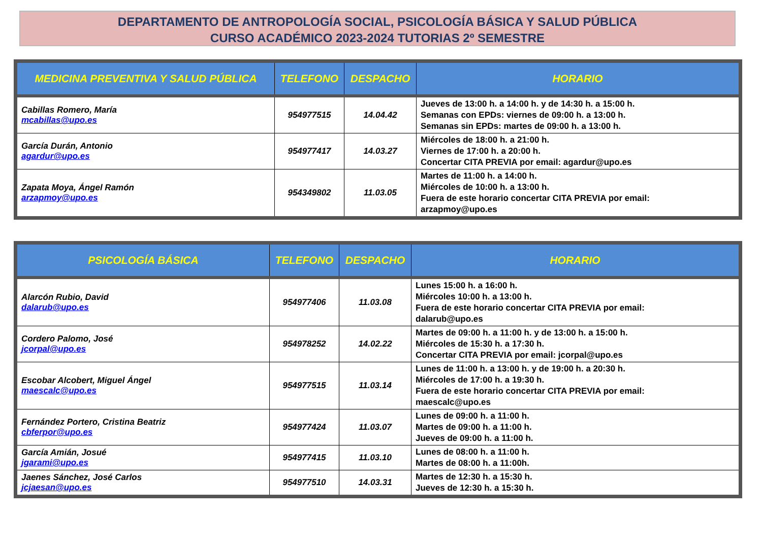DEPARTAMENTO DE ANTROPOLOGÍA SOCIAL, PSICOLOGÍA BÁSICA Y SALUD PÚBLICA
CURSO ACADÉMICO 2023-2024 TUTORIAS 2º SEMESTRE
| MEDICINA PREVENTIVA Y SALUD PÚBLICA | TELEFONO | DESPACHO | HORARIO |
| --- | --- | --- | --- |
| Cabillas Romero, María mcabillas@upo.es | 954977515 | 14.04.42 | Jueves de 13:00 h. a 14:00 h. y de 14:30 h. a 15:00 h. Semanas con EPDs: viernes de 09:00 h. a 13:00 h. Semanas sin EPDs: martes de 09:00 h. a 13:00 h. |
| García Durán, Antonio agardur@upo.es | 954977417 | 14.03.27 | Miércoles de 18:00 h. a 21:00 h. Viernes de 17:00 h. a 20:00 h. Concertar CITA PREVIA por email: agardur@upo.es |
| Zapata Moya, Ángel Ramón arzapmoy@upo.es | 954349802 | 11.03.05 | Martes de 11:00 h. a 14:00 h. Miércoles de 10:00 h. a 13:00 h. Fuera de este horario concertar CITA PREVIA por email: arzapmoy@upo.es |
| PSICOLOGÍA BÁSICA | TELEFONO | DESPACHO | HORARIO |
| --- | --- | --- | --- |
| Alarcón Rubio, David dalarub@upo.es | 954977406 | 11.03.08 | Lunes 15:00 h. a 16:00 h. Miércoles 10:00 h. a 13:00 h. Fuera de este horario concertar CITA PREVIA por email: dalarub@upo.es |
| Cordero Palomo, José jcorpal@upo.es | 954978252 | 14.02.22 | Martes de 09:00 h. a 11:00 h. y de 13:00 h. a 15:00 h. Miércoles de 15:30 h. a 17:30 h. Concertar CITA PREVIA por email: jcorpal@upo.es |
| Escobar Alcobert, Miguel Ángel maescalc@upo.es | 954977515 | 11.03.14 | Lunes de 11:00 h. a 13:00 h. y de 19:00 h. a 20:30 h. Miércoles de 17:00 h. a 19:30 h. Fuera de este horario concertar CITA PREVIA por email: maescalc@upo.es |
| Fernández Portero, Cristina Beatriz cbferpor@upo.es | 954977424 | 11.03.07 | Lunes de 09:00 h. a 11:00 h. Martes de 09:00 h. a 11:00 h. Jueves de 09:00 h. a 11:00 h. |
| García Amián, Josué jgarami@upo.es | 954977415 | 11.03.10 | Lunes de 08:00 h. a 11:00 h. Martes de 08:00 h. a 11:00h. |
| Jaenes Sánchez, José Carlos jcjaesan@upo.es | 954977510 | 14.03.31 | Martes de 12:30 h. a 15:30 h. Jueves de 12:30 h. a 15:30 h. |